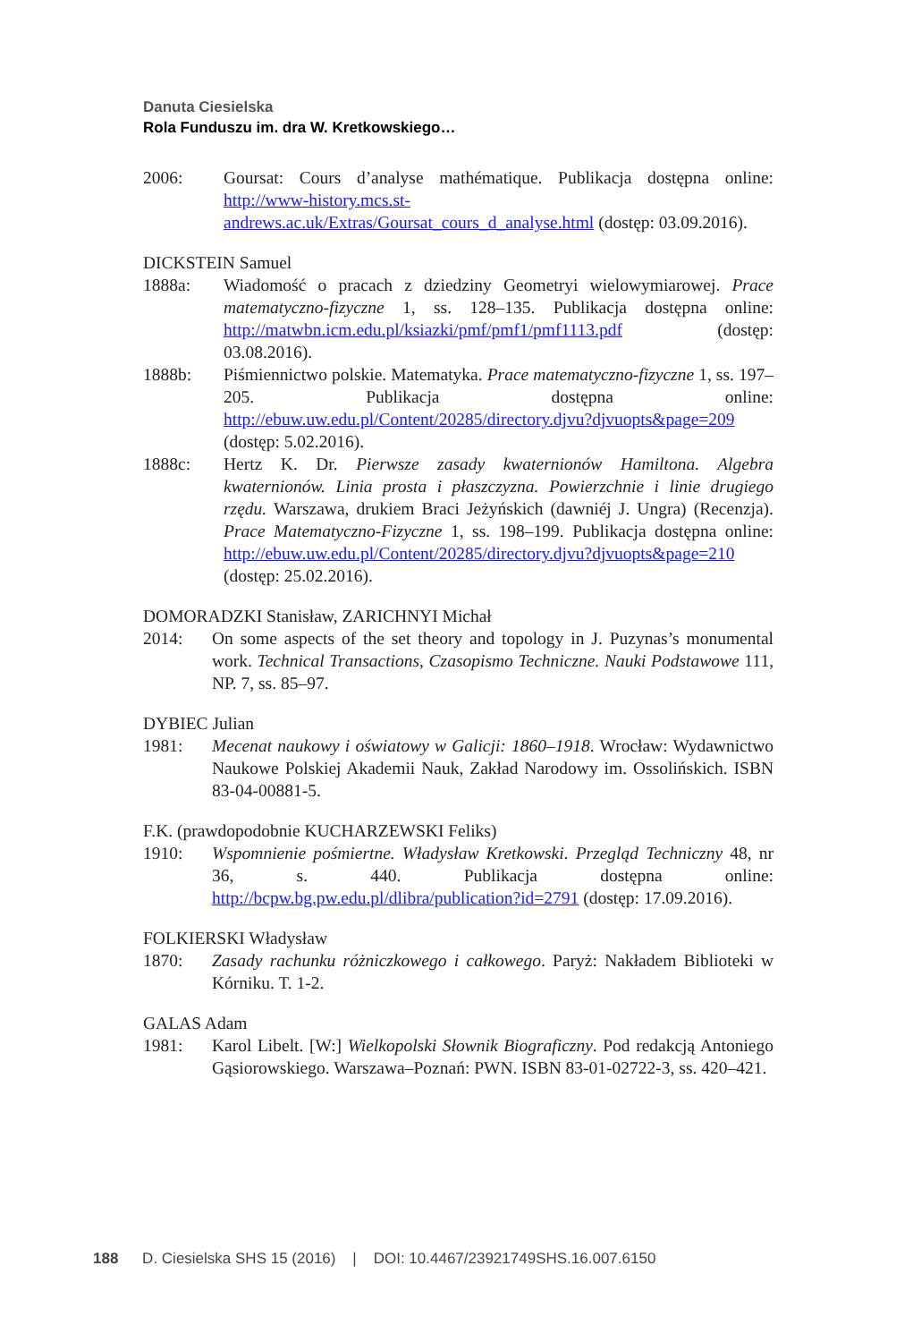Danuta Ciesielska
Rola Funduszu im. dra W. Kretkowskiego…
2006: Goursat: Cours d’analyse mathématique. Publikacja dostępna online: http://www-history.mcs.st-andrews.ac.uk/Extras/Goursat_cours_d_analyse.html (dostęp: 03.09.2016).
DICKSTEIN Samuel
1888a: Wiadomość o pracach z dziedziny Geometryi wielowymiarowej. Prace matematyczno-fizyczne 1, ss. 128–135. Publikacja dostępna online: http://matwbn.icm.edu.pl/ksiazki/pmf/pmf1/pmf1113.pdf (dostęp: 03.08.2016).
1888b: Piśmiennictwo polskie. Matematyka. Prace matematyczno-fizyczne 1, ss. 197–205. Publikacja dostępna online: http://ebuw.uw.edu.pl/Content/20285/directory.djvu?djvuopts&page=209 (dostęp: 5.02.2016).
1888c: Hertz K. Dr. Pierwsze zasady kwaternionów Hamiltona. Algebra kwaternionów. Linia prosta i płaszczyzna. Powierzchnie i linie drugiego rzędu. Warszawa, drukiem Braci Jeżyńskich (dawniéj J. Ungra) (Recenzja). Prace Matematyczno-Fizyczne 1, ss. 198–199. Publikacja dostępna online: http://ebuw.uw.edu.pl/Content/20285/directory.djvu?djvuopts&page=210 (dostęp: 25.02.2016).
DOMORADZKI Stanisław, ZARICHNYI Michał
2014: On some aspects of the set theory and topology in J. Puzynas’s monumental work. Technical Transactions, Czasopismo Techniczne. Nauki Podstawowe 111, NP. 7, ss. 85–97.
DYBIEC Julian
1981: Mecenat naukowy i oświatowy w Galicji: 1860–1918. Wrocław: Wydawnictwo Naukowe Polskiej Akademii Nauk, Zakład Narodowy im. Ossolińskich. ISBN 83-04-00881-5.
F.K. (prawdopodobnie KUCHARZEWSKI Feliks)
1910: Wspomnienie pośmiertne. Władysław Kretkowski. Przegląd Techniczny 48, nr 36, s. 440. Publikacja dostępna online: http://bcpw.bg.pw.edu.pl/dlibra/publication?id=2791 (dostęp: 17.09.2016).
FOLKIERSKI Władysław
1870: Zasady rachunku różniczkowego i całkowego. Paryż: Nakładem Biblioteki w Kórniku. T. 1-2.
GALAS Adam
1981: Karol Libelt. [W:] Wielkopolski Słownik Biograficzny. Pod redakcją Antoniego Gąsiorowskiego. Warszawa–Poznań: PWN. ISBN 83-01-02722-3, ss. 420–421.
188 D. Ciesielska SHS 15 (2016) | DOI: 10.4467/23921749SHS.16.007.6150